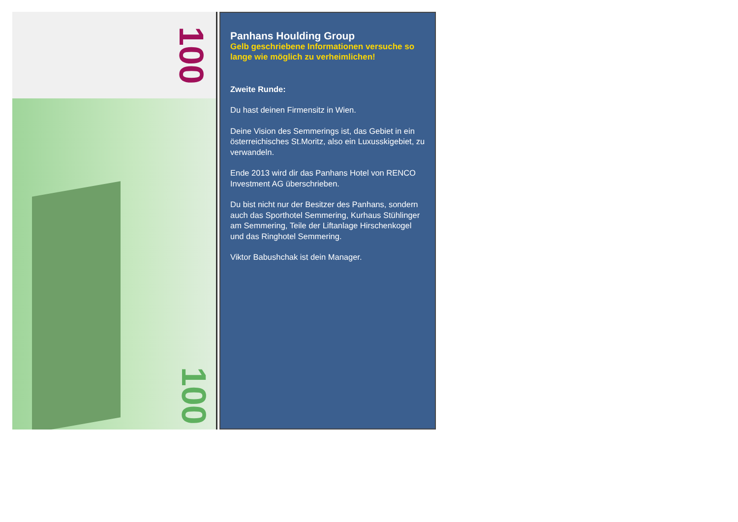100
100
Panhans Houlding Group
Gelb geschriebene Informationen versuche so lange wie möglich zu verheimlichen!
Zweite Runde:
Du hast deinen Firmensitz in Wien.
Deine Vision des Semmerings ist, das Gebiet in ein österreichisches St.Moritz, also ein Luxusskigebiet, zu verwandeln.
Ende 2013 wird dir das Panhans Hotel von RENCO Investment AG überschrieben.
Du bist nicht nur der Besitzer des Panhans, sondern auch das Sporthotel Semmering, Kurhaus Stühlinger am Semmering, Teile der Liftanlage Hirschenkogel und das Ringhotel Semmering.
Viktor Babushchak ist dein Manager.